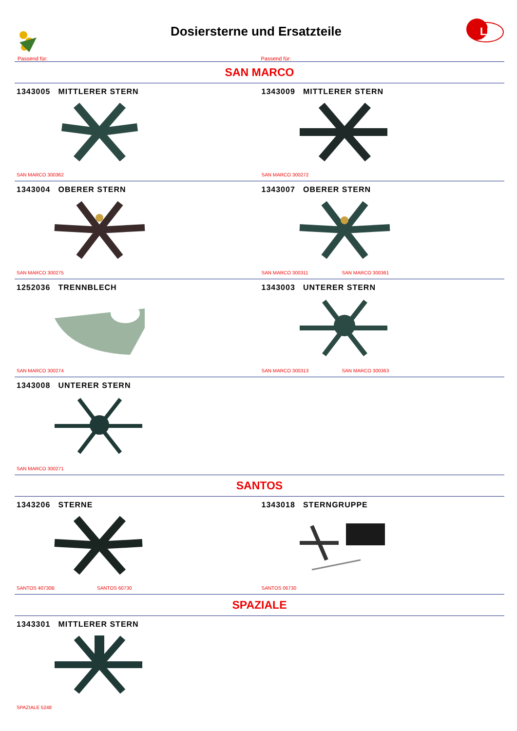Dosiersterne und Ersatzteile
LF
Passend für: Passend für:
SAN MARCO
1343005 MITTLERER STERN
SAN MARCO 300362
1343009 MITTLERER STERN
SAN MARCO 300272
1343004 OBERER STERN
SAN MARCO 300275
1343007 OBERER STERN
SAN MARCO 300311 SAN MARCO 300361
1252036 TRENNBLECH
SAN MARCO 300274
1343003 UNTERER STERN
SAN MARCO 300313 SAN MARCO 300363
1343008 UNTERER STERN
SAN MARCO 300271
SANTOS
1343206 STERNE
SANTOS 40730B SANTOS 60730
1343018 STERNGRUPPE
SANTOS 06730
SPAZIALE
1343301 MITTLERER STERN
SPAZIALE 5248